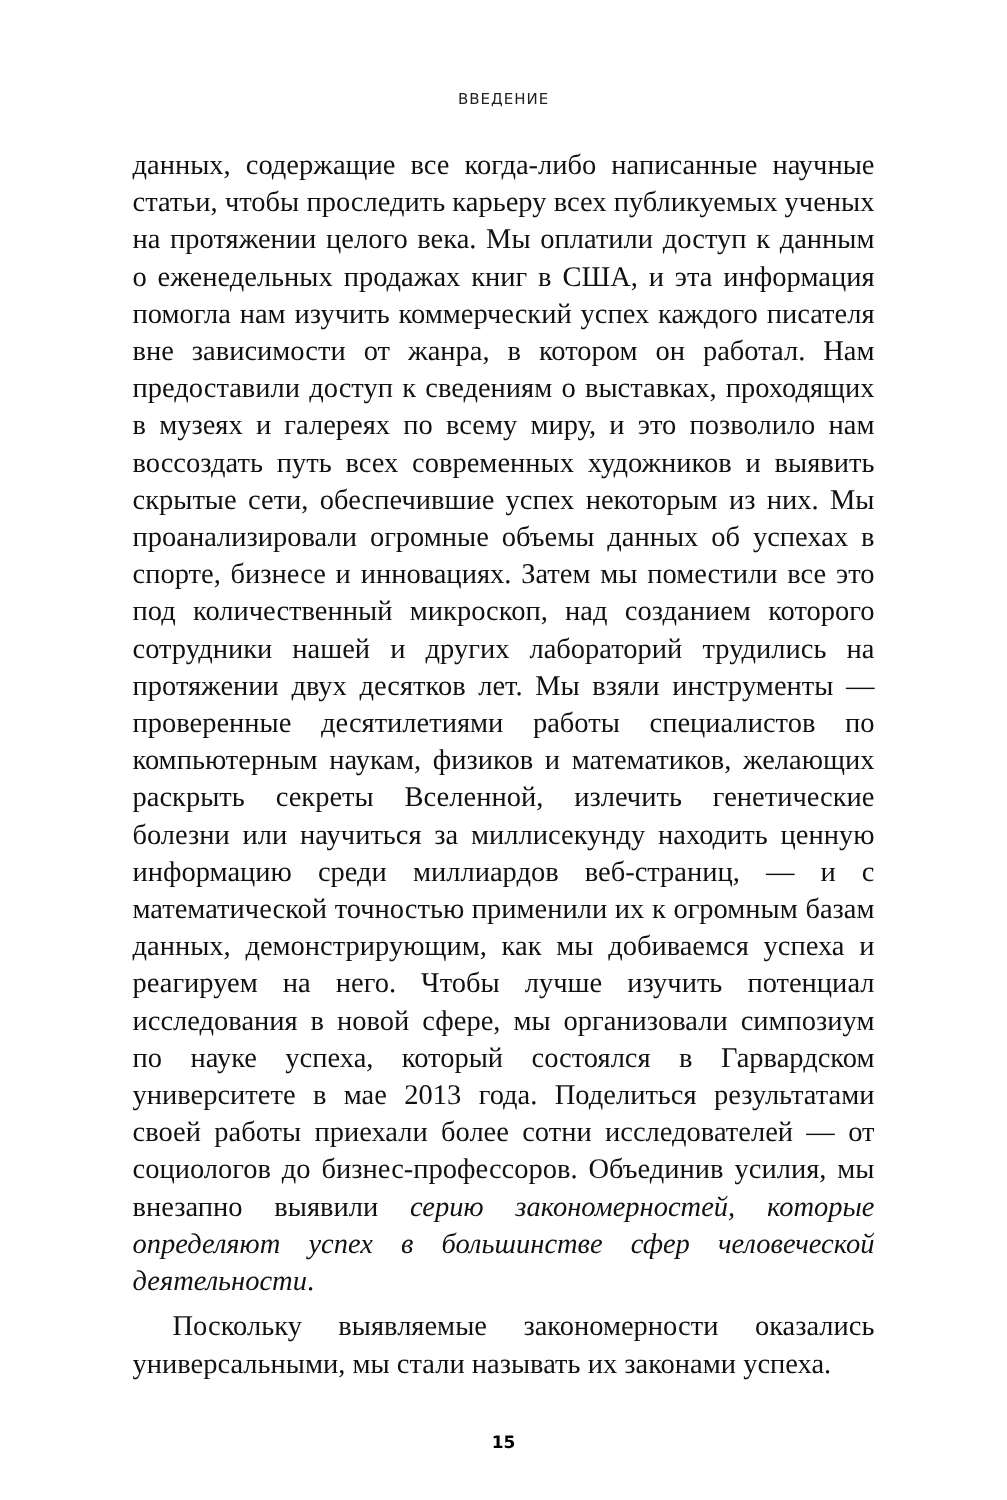ВВЕДЕНИЕ
данных, содержащие все когда-либо написанные научные статьи, чтобы проследить карьеру всех публикуемых ученых на протяжении целого века. Мы оплатили доступ к данным о еженедельных продажах книг в США, и эта информация помогла нам изучить коммерческий успех каждого писателя вне зависимости от жанра, в котором он работал. Нам предоставили доступ к сведениям о выставках, проходящих в музеях и галереях по всему миру, и это позволило нам воссоздать путь всех современных художников и выявить скрытые сети, обеспечившие успех некоторым из них. Мы проанализировали огромные объемы данных об успехах в спорте, бизнесе и инновациях. Затем мы поместили все это под количественный микроскоп, над созданием которого сотрудники нашей и других лабораторий трудились на протяжении двух десятков лет. Мы взяли инструменты — проверенные десятилетиями работы специалистов по компьютерным наукам, физиков и математиков, желающих раскрыть секреты Вселенной, излечить генетические болезни или научиться за миллисекунду находить ценную информацию среди миллиардов веб-страниц, — и с математической точностью применили их к огромным базам данных, демонстрирующим, как мы добиваемся успеха и реагируем на него. Чтобы лучше изучить потенциал исследования в новой сфере, мы организовали симпозиум по науке успеха, который состоялся в Гарвардском университете в мае 2013 года. Поделиться результатами своей работы приехали более сотни исследователей — от социологов до бизнес-профессоров. Объединив усилия, мы внезапно выявили серию закономерностей, которые определяют успех в большинстве сфер человеческой деятельности.
Поскольку выявляемые закономерности оказались универсальными, мы стали называть их законами успеха.
15